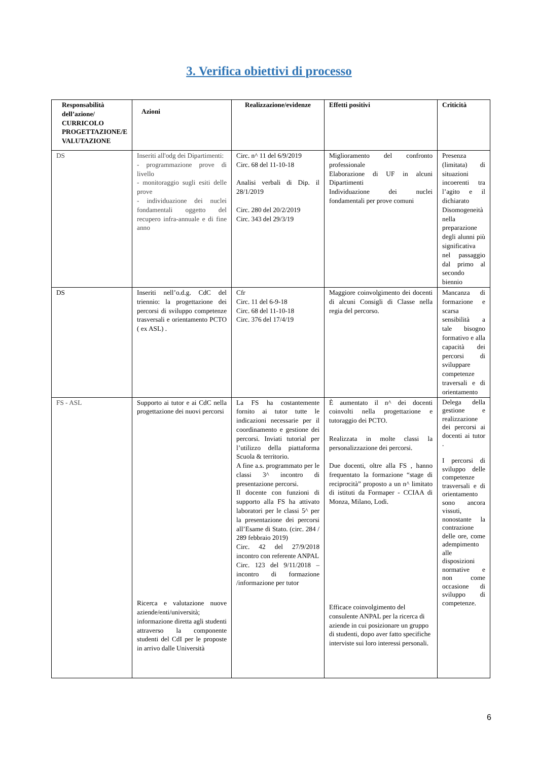3. Verifica obiettivi di processo
| Responsabilità dell’azione/ CURRICOLO PROGETTAZIONE/E VALUTAZIONE | Azioni | Realizzazione/evidenze | Effetti positivi | Criticità |
| --- | --- | --- | --- | --- |
| DS | Inseriti all'odg dei Dipartimenti: - programmazione prove di livello - monitoraggio sugli esiti delle prove - individuazione dei nuclei fondamentali oggetto del recupero infra-annuale e di fine anno | Circ. n^ 11 del 6/9/2019 Circ. 68 del 11-10-18 Analisi verbali di Dip. il 28/1/2019 Circ. 280 del 20/2/2019 Circ. 343 del 29/3/19 | Miglioramento del confronto professionale Elaborazione di UF in alcuni Dipartimenti Individuazione dei nuclei fondamentali per prove comuni | Presenza (limitata) di situazioni incoerenti tra l’agito e il dichiarato Disomogeneità nella preparazione degli alunni più significativa nel passaggio dal primo al secondo biennio |
| DS | Inseriti nell’o.d.g. CdC del triennio: la progettazione dei percorsi di sviluppo competenze trasversali e orientamento PCTO ( ex ASL) . | Cfr Circ. 11 del 6-9-18 Circ. 68 del 11-10-18 Circ. 376 del 17/4/19 | Maggiore coinvolgimento dei docenti di alcuni Consigli di Classe nella regia del percorso. | Mancanza di formazione e scarsa sensibilità a tale bisogno formativo e alla capacità dei percorsi di sviluppare competenze traversali e di orientamento |
| FS - ASL | Supporto ai tutor e ai CdC nella progettazione dei nuovi percorsi Ricerca e valutazione nuove aziende/enti/università; informazione diretta agli studenti attraverso la componente studenti del CdI per le proposte in arrivo dalle Università | La FS ha costantemente fornito ai tutor tutte le indicazioni necessarie per il coordinamento e gestione dei percorsi. Inviati tutorial per l’utilizzo della piattaforma Scuola & territorio. A fine a.s. programmato per le classi 3^ incontro di presentazione percorsi. Il docente con funzioni di supporto alla FS ha attivato laboratori per le classi 5^ per la presentazione dei percorsi all’Esame di Stato. (circ. 284 / 289 febbraio 2019) Circ. 42 del 27/9/2018 incontro con referente ANPAL Circ. 123 del 9/11/2018 – incontro di formazione /informazione per tutor | È aumentato il n^ dei docenti coinvolti nella progettazione e tutoraggio dei PCTO. Realizzata in molte classi la personalizzazione dei percorsi. Due docenti, oltre alla FS , hanno frequentato la formazione “stage di reciprocità” proposto a un n^ limitato di istituti da Formaper - CCIAA di Monza, Milano, Lodi. Efficace coinvolgimento del consulente ANPAL per la ricerca di aziende in cui posizionare un gruppo di studenti, dopo aver fatto specifiche interviste sui loro interessi personali. | Delega della gestione e realizzazione dei percorsi ai docenti ai tutor . I percorsi di sviluppo delle competenze trasversali e di orientamento sono ancora vissuti, nonostante la contrazione delle ore, come adempimento alle disposizioni normative e non come occasione di sviluppo di competenze. |
6